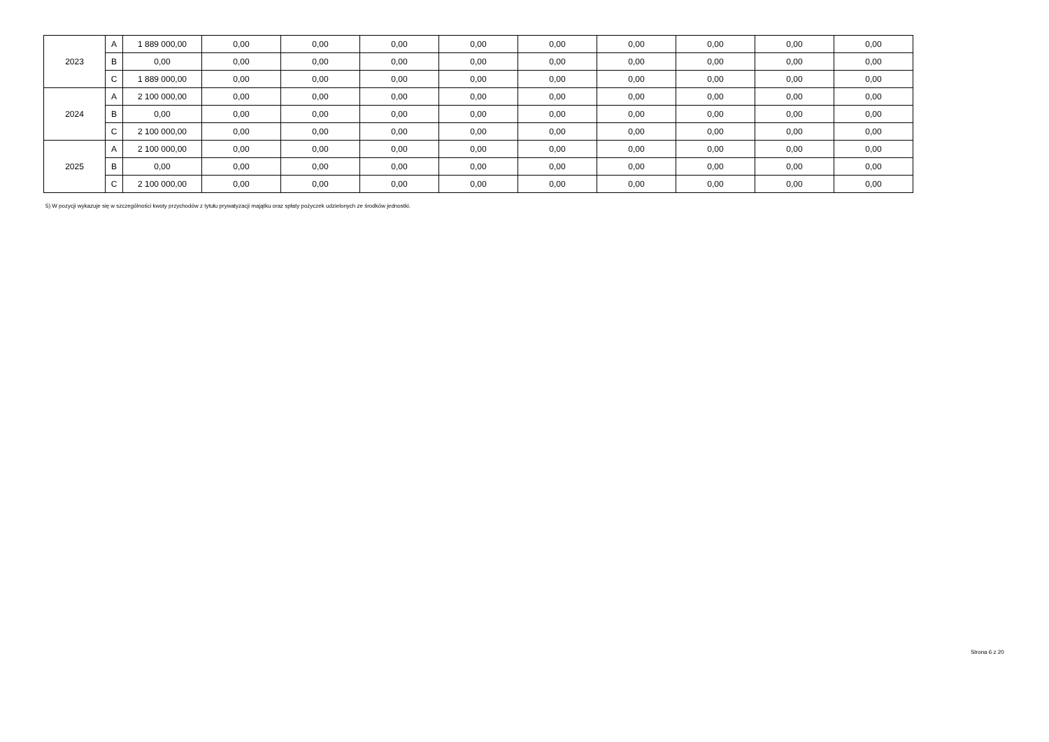| 2023 | A | 1 889 000,00 | 0,00 | 0,00 | 0,00 | 0,00 | 0,00 | 0,00 | 0,00 | 0,00 | 0,00 |
| | B | 0,00 | 0,00 | 0,00 | 0,00 | 0,00 | 0,00 | 0,00 | 0,00 | 0,00 | 0,00 |
| | C | 1 889 000,00 | 0,00 | 0,00 | 0,00 | 0,00 | 0,00 | 0,00 | 0,00 | 0,00 | 0,00 |
| 2024 | A | 2 100 000,00 | 0,00 | 0,00 | 0,00 | 0,00 | 0,00 | 0,00 | 0,00 | 0,00 | 0,00 |
| | B | 0,00 | 0,00 | 0,00 | 0,00 | 0,00 | 0,00 | 0,00 | 0,00 | 0,00 | 0,00 |
| | C | 2 100 000,00 | 0,00 | 0,00 | 0,00 | 0,00 | 0,00 | 0,00 | 0,00 | 0,00 | 0,00 |
| 2025 | A | 2 100 000,00 | 0,00 | 0,00 | 0,00 | 0,00 | 0,00 | 0,00 | 0,00 | 0,00 | 0,00 |
| | B | 0,00 | 0,00 | 0,00 | 0,00 | 0,00 | 0,00 | 0,00 | 0,00 | 0,00 | 0,00 |
| | C | 2 100 000,00 | 0,00 | 0,00 | 0,00 | 0,00 | 0,00 | 0,00 | 0,00 | 0,00 | 0,00 |
5) W pozycji wykazuje się w szczególności kwoty przychodów z tytułu prywatyzacji majątku oraz spłaty pożyczek udzielonych ze środków jednostki.
Strona 6 z 20